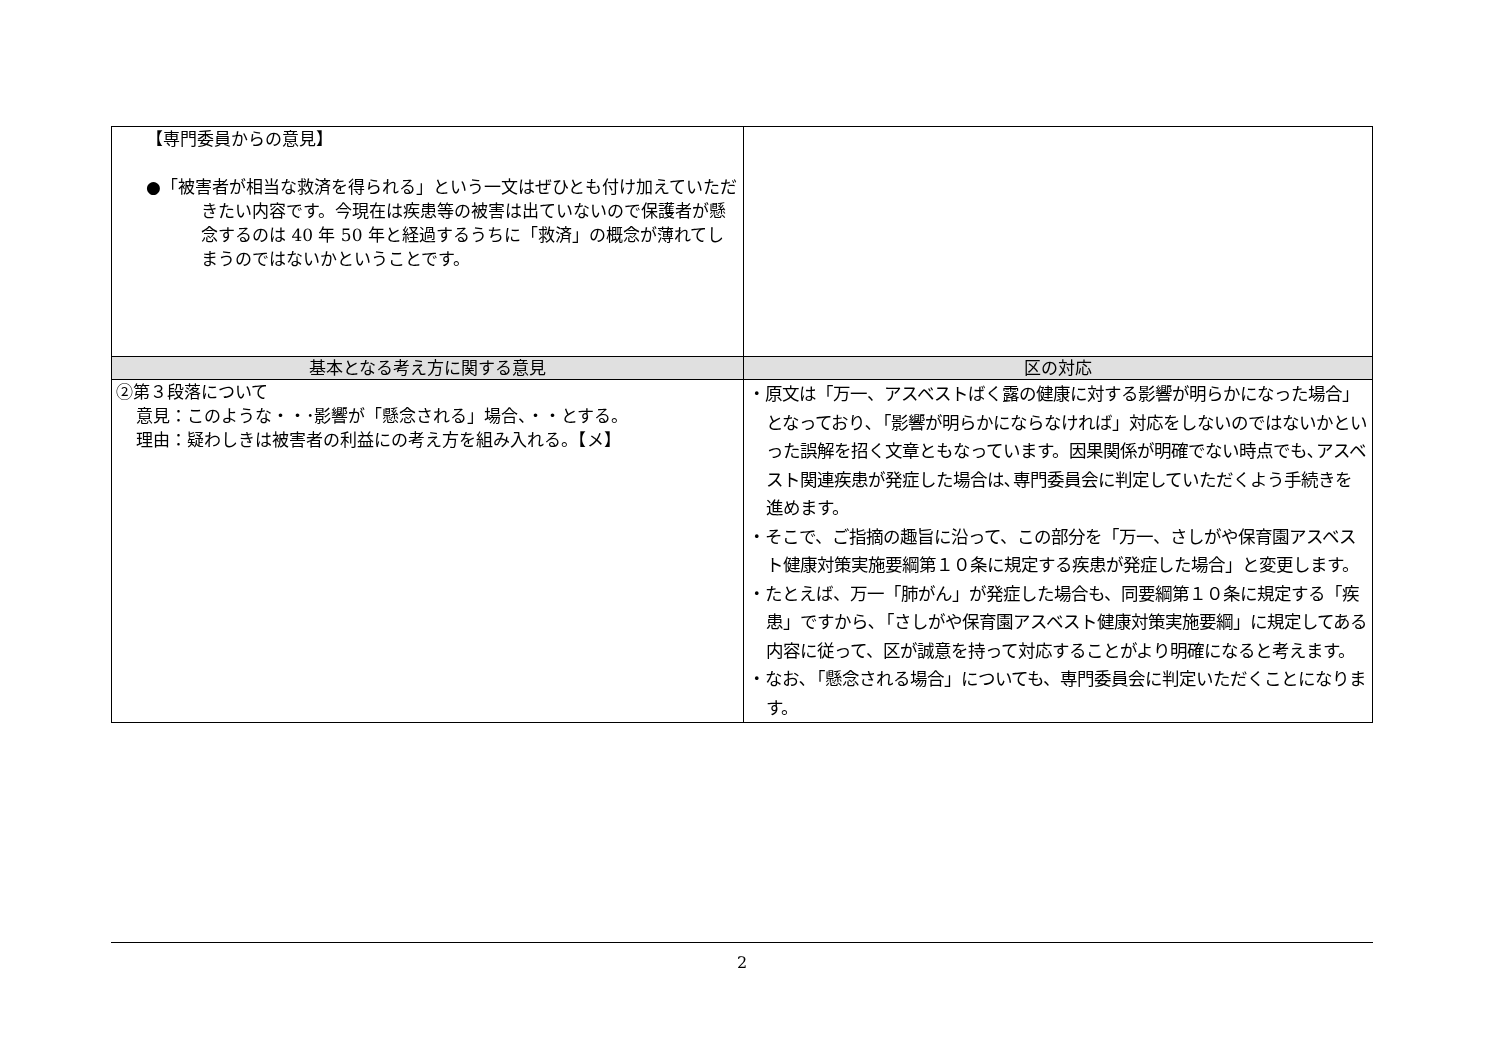| 【専門委員からの意見】 ●「被害者が相当な救済を得られる」という一文はぜひとも付け加えていただきたい内容です。今現在は疾患等の被害は出ていないので保護者が懸念するのは 40 年 50 年と経過するうちに「救済」の概念が薄れてしまうのではないかということです。 | |
| 基本となる考え方に関する意見 | 区の対応 |
| ②第３段落について 意見：このような・・･影響が「懸念される」場合、・・とする。 理由：疑わしきは被害者の利益にの考え方を組み入れる。【メ】 | ・原文は「万一、アスベストばく露の健康に対する影響が明らかになった場合」となっており､「影響が明らかにならなければ」対応をしないのではないかといった誤解を招く文章ともなっています。因果関係が明確でない時点でも､アスベスト関連疾患が発症した場合は､専門委員会に判定していただくよう手続きを進めます。 ・そこで、ご指摘の趣旨に沿って、この部分を「万一、さしがや保育園アスベスト健康対策実施要綱第１０条に規定する疾患が発症した場合」と変更します。 ・たとえば、万一「肺がん」が発症した場合も、同要綱第１０条に規定する「疾患」ですから､「さしがや保育園アスベスト健康対策実施要綱」に規定してある内容に従って、区が誠意を持って対応することがより明確になると考えます。 ・なお､「懸念される場合」についても、専門委員会に判定いただくことになります。 |
2